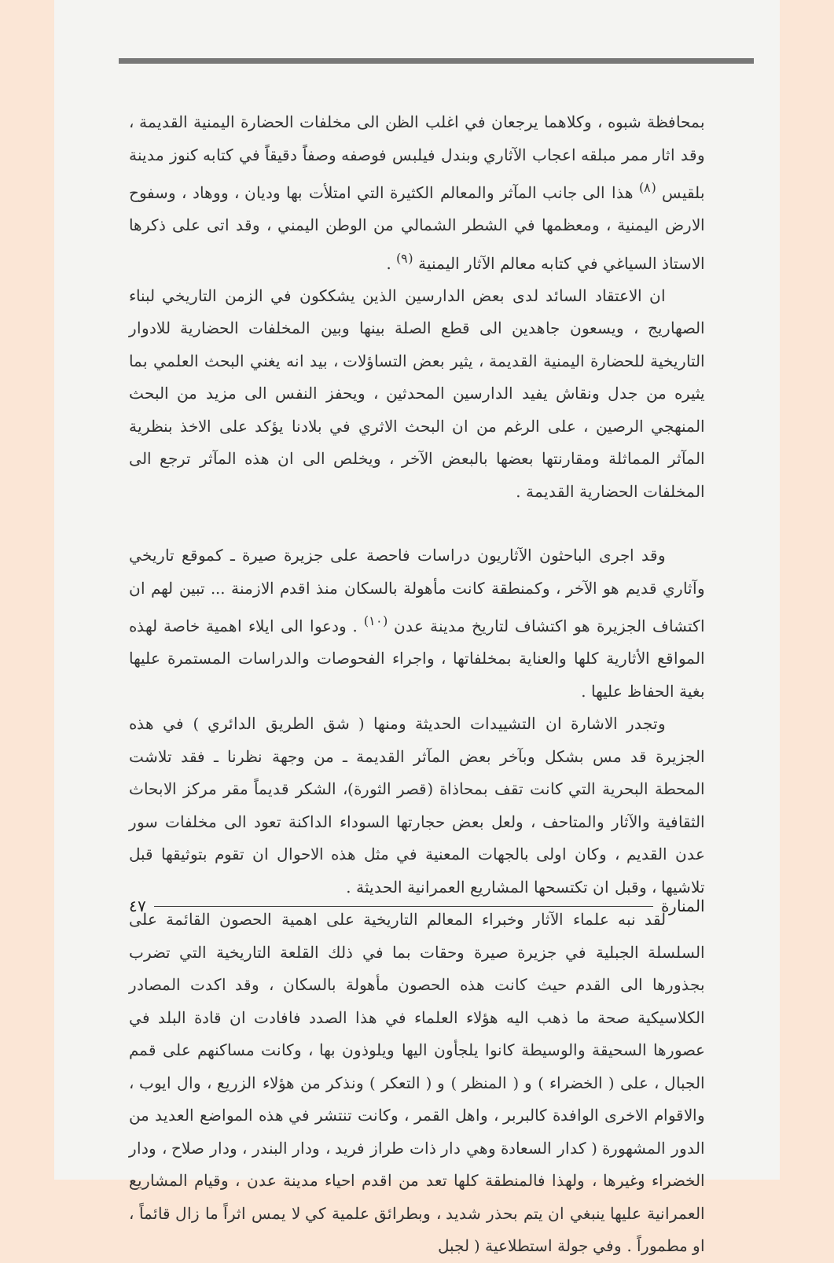بمحافظة شبوه ، وكلاهما يرجعان في اغلب الظن الى مخلفات الحضارة اليمنية القديمة ، وقد اثار ممر مبلقه اعجاب الآثاري وبندل فيلبس فوصفه وصفاً دقيقاً في كتابه كنوز مدينة بلقيس <sup>(٨)</sup> هذا الى جانب المآثر والمعالم الكثيرة التي امتلأت بها وديان ، ووهاد ، وسفوح الارض اليمنية ، ومعظمها في الشطر الشمالي من الوطن اليمني ، وقد اتى على ذكرها الاستاذ السياغي في كتابه معالم الآثار اليمنية <sup>(٩)</sup> .
ان الاعتقاد السائد لدى بعض الدارسين الذين يشككون في الزمن التاريخي لبناء الصهاريج ، ويسعون جاهدين الى قطع الصلة بينها وبين المخلفات الحضارية للادوار التاريخية للحضارة اليمنية القديمة ، يثير بعض التساؤلات ، بيد انه يغني البحث العلمي بما يثيره من جدل ونقاش يفيد الدارسين المحدثين ، ويحفز النفس الى مزيد من البحث المنهجي الرصين ، على الرغم من ان البحث الاثري في بلادنا يؤكد على الاخذ بنظرية المآثر المماثلة ومقارنتها بعضها بالبعض الآخر ، ويخلص الى ان هذه المآثر ترجع الى المخلفات الحضارية القديمة .
وقد اجرى الباحثون الآثاريون دراسات فاحصة على جزيرة صيرة ـ كموقع تاريخي وآثاري قديم هو الآخر ، وكمنطقة كانت مأهولة بالسكان منذ اقدم الازمنة ... تبين لهم ان اكتشاف الجزيرة هو اكتشاف لتاريخ مدينة عدن <sup>(١٠)</sup> . ودعوا الى ايلاء اهمية خاصة لهذه المواقع الأثارية كلها والعناية بمخلفاتها ، واجراء الفحوصات والدراسات المستمرة عليها بغية الحفاظ عليها .
وتجدر الاشارة ان التشييدات الحديثة ومنها ( شق الطريق الدائري ) في هذه الجزيرة قد مس بشكل وبآخر بعض المآثر القديمة ـ من وجهة نظرنا ـ فقد تلاشت المحطة البحرية التي كانت تقف بمحاذاة (قصر الثورة)، الشكر قديماً مقر مركز الابحاث الثقافية والآثار والمتاحف ، ولعل بعض حجارتها السوداء الداكنة تعود الى مخلفات سور عدن القديم ، وكان اولى بالجهات المعنية في مثل هذه الاحوال ان تقوم بتوثيقها قبل تلاشيها ، وقبل ان تكتسحها المشاريع العمرانية الحديثة .
لقد نبه علماء الآثار وخبراء المعالم التاريخية على اهمية الحصون القائمة على السلسلة الجبلية في جزيرة صيرة وحقات بما في ذلك القلعة التاريخية التي تضرب بجذورها الى القدم حيث كانت هذه الحصون مأهولة بالسكان ، وقد اكدت المصادر الكلاسيكية صحة ما ذهب اليه هؤلاء العلماء في هذا الصدد فافادت ان قادة البلد في عصورها السحيقة والوسيطة كانوا يلجأون اليها ويلوذون بها ، وكانت مساكنهم على قمم الجبال ، على ( الخضراء ) و ( المنظر ) و ( التعكر ) ونذكر من هؤلاء الزريع ، وال ايوب ، والاقوام الاخرى الوافدة كالبربر ، واهل القمر ، وكانت تنتشر في هذه المواضع العديد من الدور المشهورة ( كدار السعادة وهي دار ذات طراز فريد ، ودار البندر ، ودار صلاح ، ودار الخضراء وغيرها ، ولهذا فالمنطقة كلها تعد من اقدم احياء مدينة عدن ، وقيام المشاريع العمرانية عليها ينبغي ان يتم بحذر شديد ، وبطرائق علمية كي لا يمس اثراً ما زال قائماً ، او مطموراً . وفي جولة استطلاعية ( لجبل
المنارة ٤٧